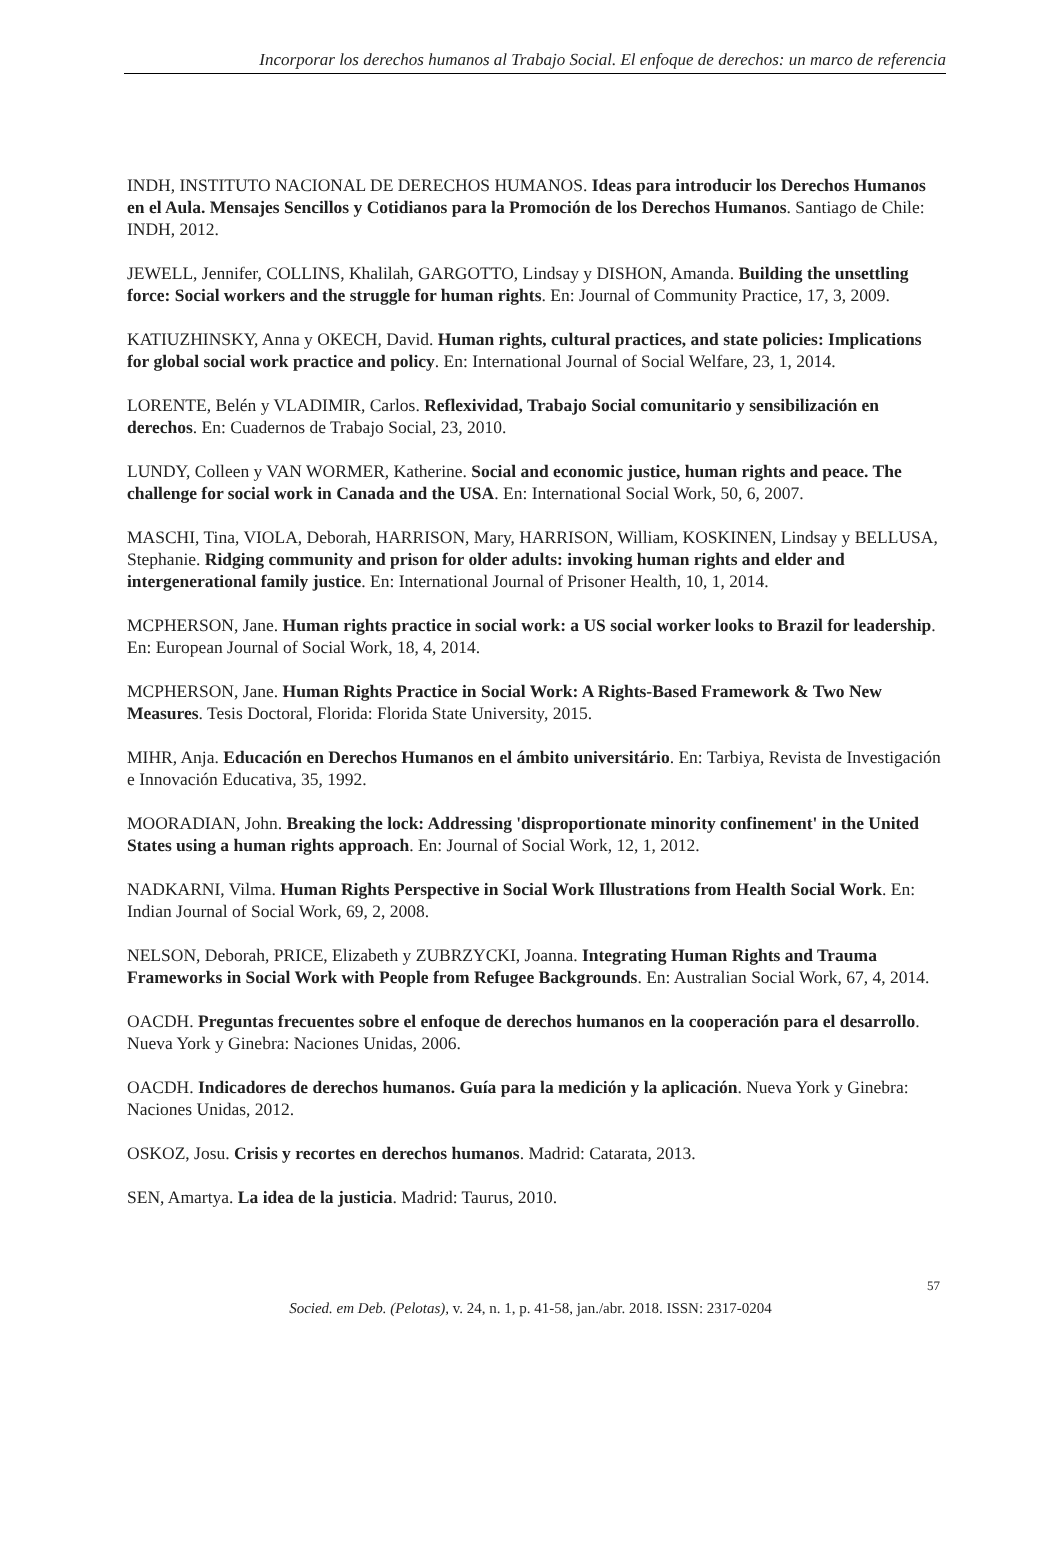Incorporar los derechos humanos al Trabajo Social. El enfoque de derechos: un marco de referencia
INDH, INSTITUTO NACIONAL DE DERECHOS HUMANOS. Ideas para introducir los Derechos Humanos en el Aula. Mensajes Sencillos y Cotidianos para la Promoción de los Derechos Humanos. Santiago de Chile: INDH, 2012.
JEWELL, Jennifer, COLLINS, Khalilah, GARGOTTO, Lindsay y DISHON, Amanda. Building the unsettling force: Social workers and the struggle for human rights. En: Journal of Community Practice, 17, 3, 2009.
KATIUZHINSKY, Anna y OKECH, David. Human rights, cultural practices, and state policies: Implications for global social work practice and policy. En: International Journal of Social Welfare, 23, 1, 2014.
LORENTE, Belén y VLADIMIR, Carlos. Reflexividad, Trabajo Social comunitario y sensibilización en derechos. En: Cuadernos de Trabajo Social, 23, 2010.
LUNDY, Colleen y VAN WORMER, Katherine. Social and economic justice, human rights and peace. The challenge for social work in Canada and the USA. En: International Social Work, 50, 6, 2007.
MASCHI, Tina, VIOLA, Deborah, HARRISON, Mary, HARRISON, William, KOSKINEN, Lindsay y BELLUSA, Stephanie. Ridging community and prison for older adults: invoking human rights and elder and intergenerational family justice. En: International Journal of Prisoner Health, 10, 1, 2014.
MCPHERSON, Jane. Human rights practice in social work: a US social worker looks to Brazil for leadership. En: European Journal of Social Work, 18, 4, 2014.
MCPHERSON, Jane. Human Rights Practice in Social Work: A Rights-Based Framework & Two New Measures. Tesis Doctoral, Florida: Florida State University, 2015.
MIHR, Anja. Educación en Derechos Humanos en el ámbito universitário. En: Tarbiya, Revista de Investigación e Innovación Educativa, 35, 1992.
MOORADIAN, John. Breaking the lock: Addressing 'disproportionate minority confinement' in the United States using a human rights approach. En: Journal of Social Work, 12, 1, 2012.
NADKARNI, Vilma. Human Rights Perspective in Social Work Illustrations from Health Social Work. En: Indian Journal of Social Work, 69, 2, 2008.
NELSON, Deborah, PRICE, Elizabeth y ZUBRZYCKI, Joanna. Integrating Human Rights and Trauma Frameworks in Social Work with People from Refugee Backgrounds. En: Australian Social Work, 67, 4, 2014.
OACDH. Preguntas frecuentes sobre el enfoque de derechos humanos en la cooperación para el desarrollo. Nueva York y Ginebra: Naciones Unidas, 2006.
OACDH. Indicadores de derechos humanos. Guía para la medición y la aplicación. Nueva York y Ginebra: Naciones Unidas, 2012.
OSKOZ, Josu. Crisis y recortes en derechos humanos. Madrid: Catarata, 2013.
SEN, Amartya. La idea de la justicia. Madrid: Taurus, 2010.
57
Socied. em Deb. (Pelotas), v. 24, n. 1, p. 41-58, jan./abr. 2018. ISSN: 2317-0204